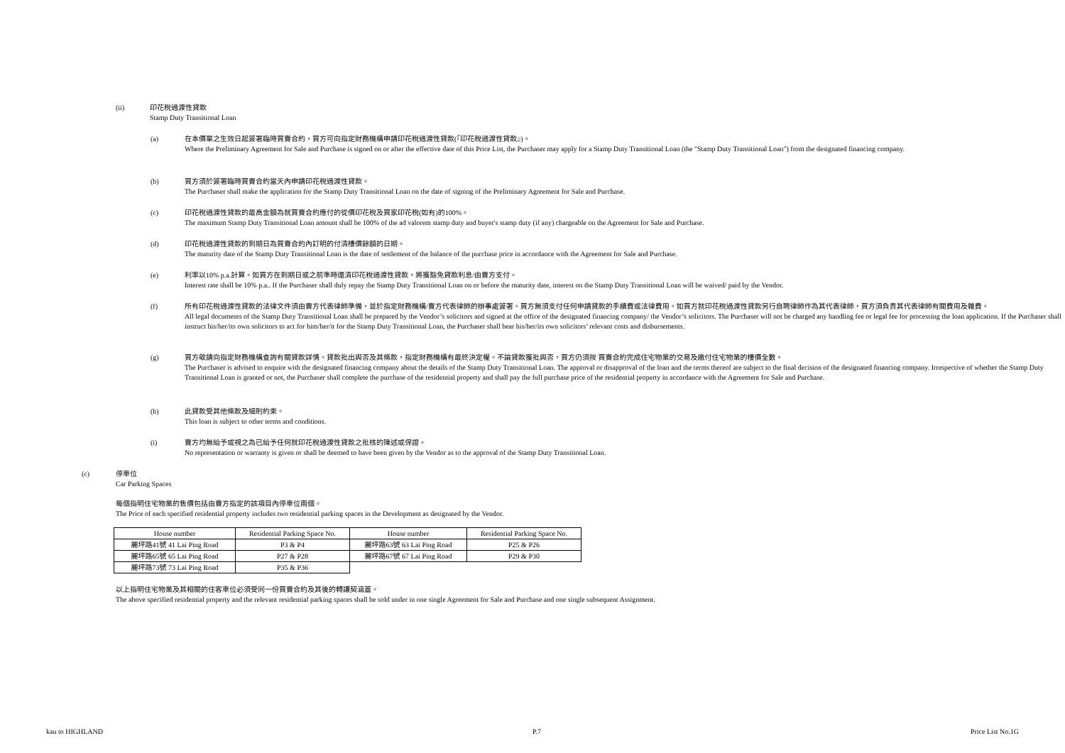(ii) 印花稅過渡性貸款
Stamp Duty Transitional Loan
(a) 在本價單之生效日起簽署臨時買賣合約，買方可向指定財務機構申請印花稅過渡性貸款(『印花稅過渡性貸款』)。
Where the Preliminary Agreement for Sale and Purchase is signed on or after the effective date of this Price List, the Purchaser may apply for a Stamp Duty Transitional Loan (the "Stamp Duty Transitional Loan") from the designated financing company.
(b) 買方須於簽署臨時買賣合約當天內申請印花稅過渡性貸款。
The Purchaser shall make the application for the Stamp Duty Transitional Loan on the date of signing of the Preliminary Agreement for Sale and Purchase.
(c) 印花稅過渡性貸款的最高金額為就買賣合約應付的從價印花稅及買家印花稅(如有)的100%。
The maximum Stamp Duty Transitional Loan amount shall be 100% of the ad valorem stamp duty and buyer's stamp duty (if any) chargeable on the Agreement for Sale and Purchase.
(d) 印花稅過渡性貸款的到期日為買賣合約內訂明的付清樓價餘額的日期。
The maturity date of the Stamp Duty Transitional Loan is the date of settlement of the balance of the purchase price in accordance with the Agreement for Sale and Purchase.
(e) 利率以10% p.a.計算。如買方在到期日或之前準時還清印花稅過渡性貸款，將獲豁免貸款利息/由賣方支付。
Interest rate shall be 10% p.a.. If the Purchaser shall duly repay the Stamp Duty Transitional Loan on or before the maturity date, interest on the Stamp Duty Transitional Loan will be waived/ paid by the Vendor.
(f) 所有印花稅過渡性貸款的法律文件須由賣方代表律師準備，並於指定財務機構/賣方代表律師的辦事處簽署。買方無須支付任何申請貸款的手續費或法律費用。如買方就印花稅過渡性貸款另行自聘律師作為其代表律師，買方須負責其代表律師有關費用及雜費。
All legal documents of the Stamp Duty Transitional Loan shall be prepared by the Vendor’s solicitors and signed at the office of the designated financing company/ the Vendor’s solicitors. The Purchaser will not be charged any handling fee or legal fee for processing the loan application. If the Purchaser shall instruct his/her/its own solicitors to act for him/her/it for the Stamp Duty Transitional Loan, the Purchaser shall bear his/her/its own solicitors’ relevant costs and disbursements.
(g) 買方敬請向指定財務機構查詢有關貸款詳情。貸款批出與否及其條款，指定財務機構有最終決定權。不論貸款獲批與否，買方仍須按 買賣合約完成住宅物業的交易及繳付住宅物業的樓價全數。
The Purchaser is advised to enquire with the designated financing company about the details of the Stamp Duty Transitional Loan. The approval or disapproval of the loan and the terms thereof are subject to the final decision of the designated financing company. Irrespective of whether the Stamp Duty Transitional Loan is granted or not, the Purchaser shall complete the purchase of the residential property and shall pay the full purchase price of the residential property in accordance with the Agreement for Sale and Purchase.
(h) 此貸款受其他條款及細則約束。
This loan is subject to other terms and conditions.
(i) 賣方均無給予或視之為已給予任何就印花稅過渡性貸款之批核的陳述或保證。
No representation or warranty is given or shall be deemed to have been given by the Vendor as to the approval of the Stamp Duty Transitional Loan.
(c) 停車位
Car Parking Spaces
每個指明住宅物業的售價包括由賣方指定的該項目內停車位兩個。
The Price of each specified residential property includes two residential parking spaces in the Development as designated by the Vendor.
| House number | Residential Parking Space No. | House number | Residential Parking Space No. |
| --- | --- | --- | --- |
| 麗坪路41號 41 Lai Ping Road | P3 & P4 | 麗坪路63號 63 Lai Ping Road | P25 & P26 |
| 麗坪路65號 65 Lai Ping Road | P27 & P28 | 麗坪路67號 67 Lai Ping Road | P29 & P30 |
| 麗坪路73號 73 Lai Ping Road | P35 & P36 | | |
以上指明住宅物業及其相關的住客車位必須受同一份買賣合約及其後的轉讓契涵蓋。
The above specified residential property and the relevant residential parking spaces shall be sold under in one single Agreement for Sale and Purchase and one single subsequent Assignment.
kau to HIGHLAND P.7 Price List No.1G